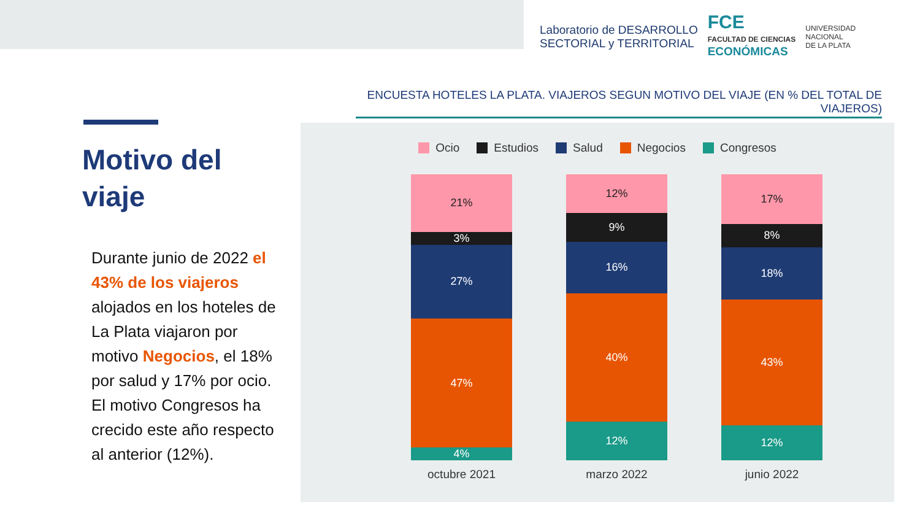Laboratorio de DESARROLLO
SECTORIAL y TERRITORIAL
FCE
FACULTAD DE CIENCIAS
ECONÓMICAS
UNIVERSIDAD
NACIONAL
DE LA PLATA
ENCUESTA HOTELES LA PLATA. VIAJEROS SEGUN MOTIVO DEL VIAJE (EN % DEL TOTAL DE VIAJEROS)
Motivo del viaje
Durante junio de 2022 el 43% de los viajeros alojados en los hoteles de La Plata viajaron por motivo Negocios, el 18% por salud y 17% por ocio. El motivo Congresos ha crecido este año respecto al anterior (12%).
Ocio Estudios Salud Negocios Congresos
21%
3%
27%
47%
4%
octubre 2021
12%
9%
16%
40%
12%
marzo 2022
17%
8%
18%
43%
12%
junio 2022